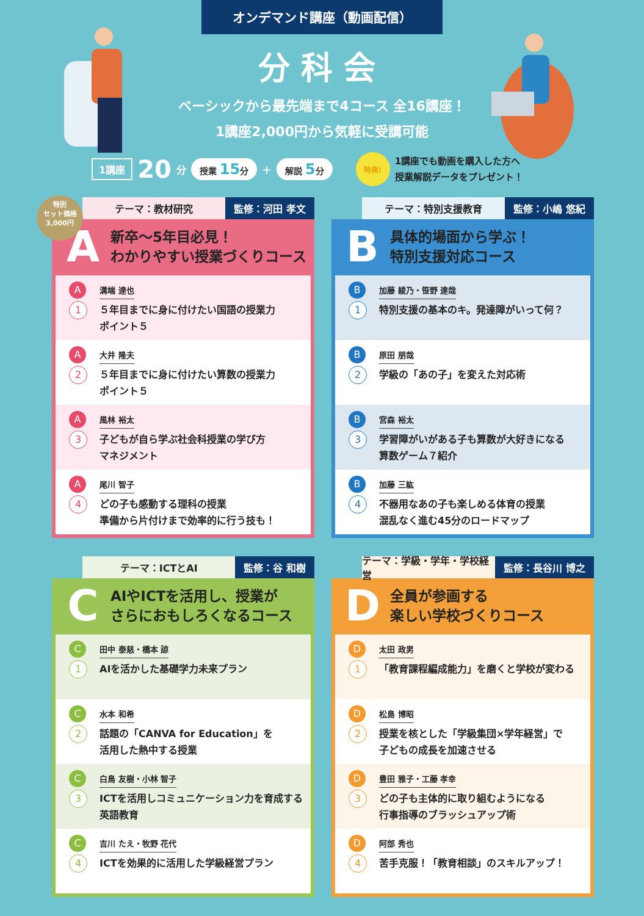オンデマンド講座（動画配信）
分科会
ベーシックから最先端まで4コース 全16講座！
1講座2,000円から気軽に受講可能
1講座 20 分 授業 15分 ＋ 解説 5分 特典! 1講座でも動画を購入した方へ
授業解説データをプレゼント！
特別
セット価格
3,000円
テーマ：教材研究 監修：河田 孝文
A新卒～5年目必見！
わかりやすい授業づくりコース
A
1
溝端 達也
５年目までに身に付けたい国語の授業力
ポイント５
A
2
大井 隆夫
５年目までに身に付けたい算数の授業力
ポイント５
A
3
風林 裕太
子どもが自ら学ぶ社会科授業の学び方
マネジメント
A
4
尾川 智子
どの子も感動する理科の授業
準備から片付けまで効率的に行う技も！
テーマ：特別支援教育 監修：小嶋 悠紀
B具体的場面から学ぶ！
特別支援対応コース
B
1
加藤 綾乃・笹野 達哉
特別支援の基本のキ。発達障がいって何？
B
2
原田 朋哉
学級の「あの子」を変えた対応術
B
3
宮森 裕太
学習障がいがある子も算数が大好きになる
算数ゲーム７紹介
B
4
加藤 三紘
不器用なあの子も楽しめる体育の授業
混乱なく進む45分のロードマップ
テーマ：ICTとAI 監修：谷 和樹
C AIやICTを活用し、授業が
さらにおもしろくなるコース
C
1
田中 泰慈・橋本 諒
AIを活かした基礎学力未来プラン
C
2
水本 和希
話題の「CANVA for Education」を
活用した熱中する授業
C
3
白鳥 友樹・小林 智子
ICTを活用しコミュニケーション力を育成する
英語教育
C
4
吉川 たえ・牧野 花代
ICTを効果的に活用した学級経営プラン
テーマ：学級・学年・学校経営 監修：長谷川 博之
D全員が参画する
楽しい学校づくりコース
D
1
太田 政男
「教育課程編成能力」を磨くと学校が変わる
D
2
松島 博昭
授業を核とした「学級集団×学年経営」で
子どもの成長を加速させる
D
3
豊田 雅子・工藤 孝幸
どの子も主体的に取り組むようになる
行事指導のブラッシュアップ術
D
4
阿部 秀也
苦手克服！「教育相談」のスキルアップ！